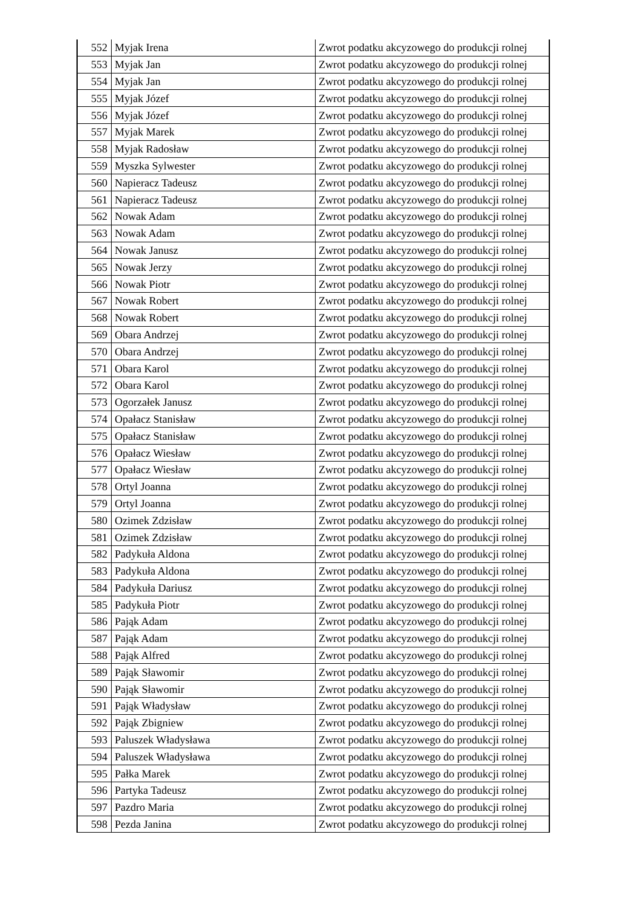| 552 | Myjak Irena | Zwrot podatku akcyzowego do produkcji rolnej |
| 553 | Myjak Jan | Zwrot podatku akcyzowego do produkcji rolnej |
| 554 | Myjak Jan | Zwrot podatku akcyzowego do produkcji rolnej |
| 555 | Myjak Józef | Zwrot podatku akcyzowego do produkcji rolnej |
| 556 | Myjak Józef | Zwrot podatku akcyzowego do produkcji rolnej |
| 557 | Myjak Marek | Zwrot podatku akcyzowego do produkcji rolnej |
| 558 | Myjak Radosław | Zwrot podatku akcyzowego do produkcji rolnej |
| 559 | Myszka Sylwester | Zwrot podatku akcyzowego do produkcji rolnej |
| 560 | Napieracz Tadeusz | Zwrot podatku akcyzowego do produkcji rolnej |
| 561 | Napieracz Tadeusz | Zwrot podatku akcyzowego do produkcji rolnej |
| 562 | Nowak Adam | Zwrot podatku akcyzowego do produkcji rolnej |
| 563 | Nowak Adam | Zwrot podatku akcyzowego do produkcji rolnej |
| 564 | Nowak Janusz | Zwrot podatku akcyzowego do produkcji rolnej |
| 565 | Nowak Jerzy | Zwrot podatku akcyzowego do produkcji rolnej |
| 566 | Nowak Piotr | Zwrot podatku akcyzowego do produkcji rolnej |
| 567 | Nowak Robert | Zwrot podatku akcyzowego do produkcji rolnej |
| 568 | Nowak Robert | Zwrot podatku akcyzowego do produkcji rolnej |
| 569 | Obara Andrzej | Zwrot podatku akcyzowego do produkcji rolnej |
| 570 | Obara Andrzej | Zwrot podatku akcyzowego do produkcji rolnej |
| 571 | Obara Karol | Zwrot podatku akcyzowego do produkcji rolnej |
| 572 | Obara Karol | Zwrot podatku akcyzowego do produkcji rolnej |
| 573 | Ogorzałek Janusz | Zwrot podatku akcyzowego do produkcji rolnej |
| 574 | Opałacz Stanisław | Zwrot podatku akcyzowego do produkcji rolnej |
| 575 | Opałacz Stanisław | Zwrot podatku akcyzowego do produkcji rolnej |
| 576 | Opałacz Wiesław | Zwrot podatku akcyzowego do produkcji rolnej |
| 577 | Opałacz Wiesław | Zwrot podatku akcyzowego do produkcji rolnej |
| 578 | Ortyl Joanna | Zwrot podatku akcyzowego do produkcji rolnej |
| 579 | Ortyl Joanna | Zwrot podatku akcyzowego do produkcji rolnej |
| 580 | Ozimek Zdzisław | Zwrot podatku akcyzowego do produkcji rolnej |
| 581 | Ozimek Zdzisław | Zwrot podatku akcyzowego do produkcji rolnej |
| 582 | Padykuła Aldona | Zwrot podatku akcyzowego do produkcji rolnej |
| 583 | Padykuła Aldona | Zwrot podatku akcyzowego do produkcji rolnej |
| 584 | Padykuła Dariusz | Zwrot podatku akcyzowego do produkcji rolnej |
| 585 | Padykuła Piotr | Zwrot podatku akcyzowego do produkcji rolnej |
| 586 | Pająk Adam | Zwrot podatku akcyzowego do produkcji rolnej |
| 587 | Pająk Adam | Zwrot podatku akcyzowego do produkcji rolnej |
| 588 | Pająk Alfred | Zwrot podatku akcyzowego do produkcji rolnej |
| 589 | Pająk Sławomir | Zwrot podatku akcyzowego do produkcji rolnej |
| 590 | Pająk Sławomir | Zwrot podatku akcyzowego do produkcji rolnej |
| 591 | Pająk Władysław | Zwrot podatku akcyzowego do produkcji rolnej |
| 592 | Pająk Zbigniew | Zwrot podatku akcyzowego do produkcji rolnej |
| 593 | Paluszek Władysława | Zwrot podatku akcyzowego do produkcji rolnej |
| 594 | Paluszek Władysława | Zwrot podatku akcyzowego do produkcji rolnej |
| 595 | Pałka Marek | Zwrot podatku akcyzowego do produkcji rolnej |
| 596 | Partyka Tadeusz | Zwrot podatku akcyzowego do produkcji rolnej |
| 597 | Pazdro Maria | Zwrot podatku akcyzowego do produkcji rolnej |
| 598 | Pezda Janina | Zwrot podatku akcyzowego do produkcji rolnej |